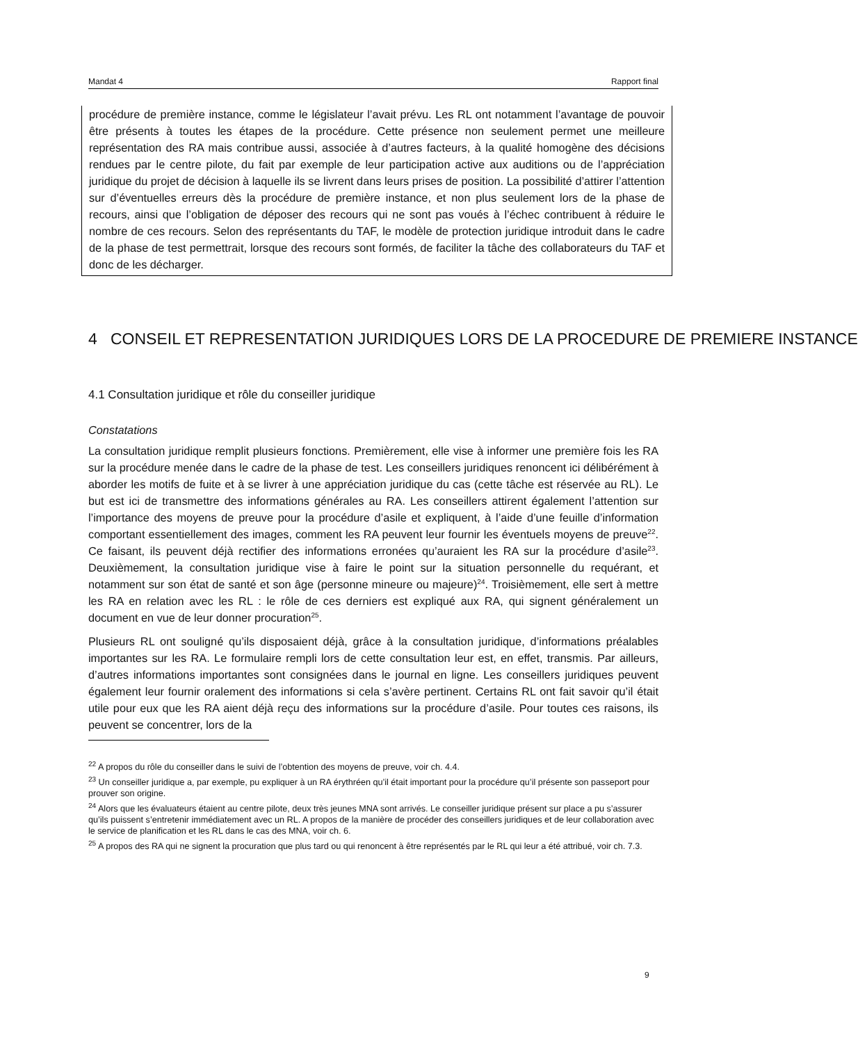Mandat 4 Rapport final
procédure de première instance, comme le législateur l’avait prévu. Les RL ont notamment l’avantage de pouvoir être présents à toutes les étapes de la procédure. Cette présence non seulement permet une meilleure représentation des RA mais contribue aussi, associée à d’autres facteurs, à la qualité homogène des décisions rendues par le centre pilote, du fait par exemple de leur participation active aux auditions ou de l’appréciation juridique du projet de décision à laquelle ils se livrent dans leurs prises de position. La possibilité d’attirer l’attention sur d’éventuelles erreurs dès la procédure de première instance, et non plus seulement lors de la phase de recours, ainsi que l’obligation de déposer des recours qui ne sont pas voués à l’échec contribuent à réduire le nombre de ces recours. Selon des représentants du TAF, le modèle de protection juridique introduit dans le cadre de la phase de test permettrait, lorsque des recours sont formés, de faciliter la tâche des collaborateurs du TAF et donc de les décharger.
4 CONSEIL ET REPRESENTATION JURIDIQUES LORS DE LA PROCEDURE DE PREMIERE INSTANCE
4.1 Consultation juridique et rôle du conseiller juridique
Constatations
La consultation juridique remplit plusieurs fonctions. Premièrement, elle vise à informer une première fois les RA sur la procédure menée dans le cadre de la phase de test. Les conseillers juridiques renoncent ici délibérément à aborder les motifs de fuite et à se livrer à une appréciation juridique du cas (cette tâche est réservée au RL). Le but est ici de transmettre des informations générales au RA. Les conseillers attirent également l’attention sur l’importance des moyens de preuve pour la procédure d’asile et expliquent, à l’aide d’une feuille d’information comportant essentiellement des images, comment les RA peuvent leur fournir les éventuels moyens de preuve<sup>22</sup>. Ce faisant, ils peuvent déjà rectifier des informations erronées qu’auraient les RA sur la procédure d’asile<sup>23</sup>. Deuxièmement, la consultation juridique vise à faire le point sur la situation personnelle du requérant, et notamment sur son état de santé et son âge (personne mineure ou majeure)<sup>24</sup>. Troisièmement, elle sert à mettre les RA en relation avec les RL : le rôle de ces derniers est expliqué aux RA, qui signent généralement un document en vue de leur donner procuration<sup>25</sup>.
Plusieurs RL ont souligné qu’ils disposaient déjà, grâce à la consultation juridique, d’informations préalables importantes sur les RA. Le formulaire rempli lors de cette consultation leur est, en effet, transmis. Par ailleurs, d’autres informations importantes sont consignées dans le journal en ligne. Les conseillers juridiques peuvent également leur fournir oralement des informations si cela s’avère pertinent. Certains RL ont fait savoir qu’il était utile pour eux que les RA aient déjà reçu des informations sur la procédure d’asile. Pour toutes ces raisons, ils peuvent se concentrer, lors de la
<sup>22</sup> A propos du rôle du conseiller dans le suivi de l’obtention des moyens de preuve, voir ch. 4.4.
<sup>23</sup> Un conseiller juridique a, par exemple, pu expliquer à un RA érythréen qu’il était important pour la procédure qu’il présente son passeport pour prouver son origine.
<sup>24</sup> Alors que les évaluateurs étaient au centre pilote, deux très jeunes MNA sont arrivés. Le conseiller juridique présent sur place a pu s’assurer qu’ils puissent s’entretenir immédiatement avec un RL. A propos de la manière de procéder des conseillers juridiques et de leur collaboration avec le service de planification et les RL dans le cas des MNA, voir ch. 6.
<sup>25</sup> A propos des RA qui ne signent la procuration que plus tard ou qui renoncent à être représentés par le RL qui leur a été attribué, voir ch. 7.3.
9